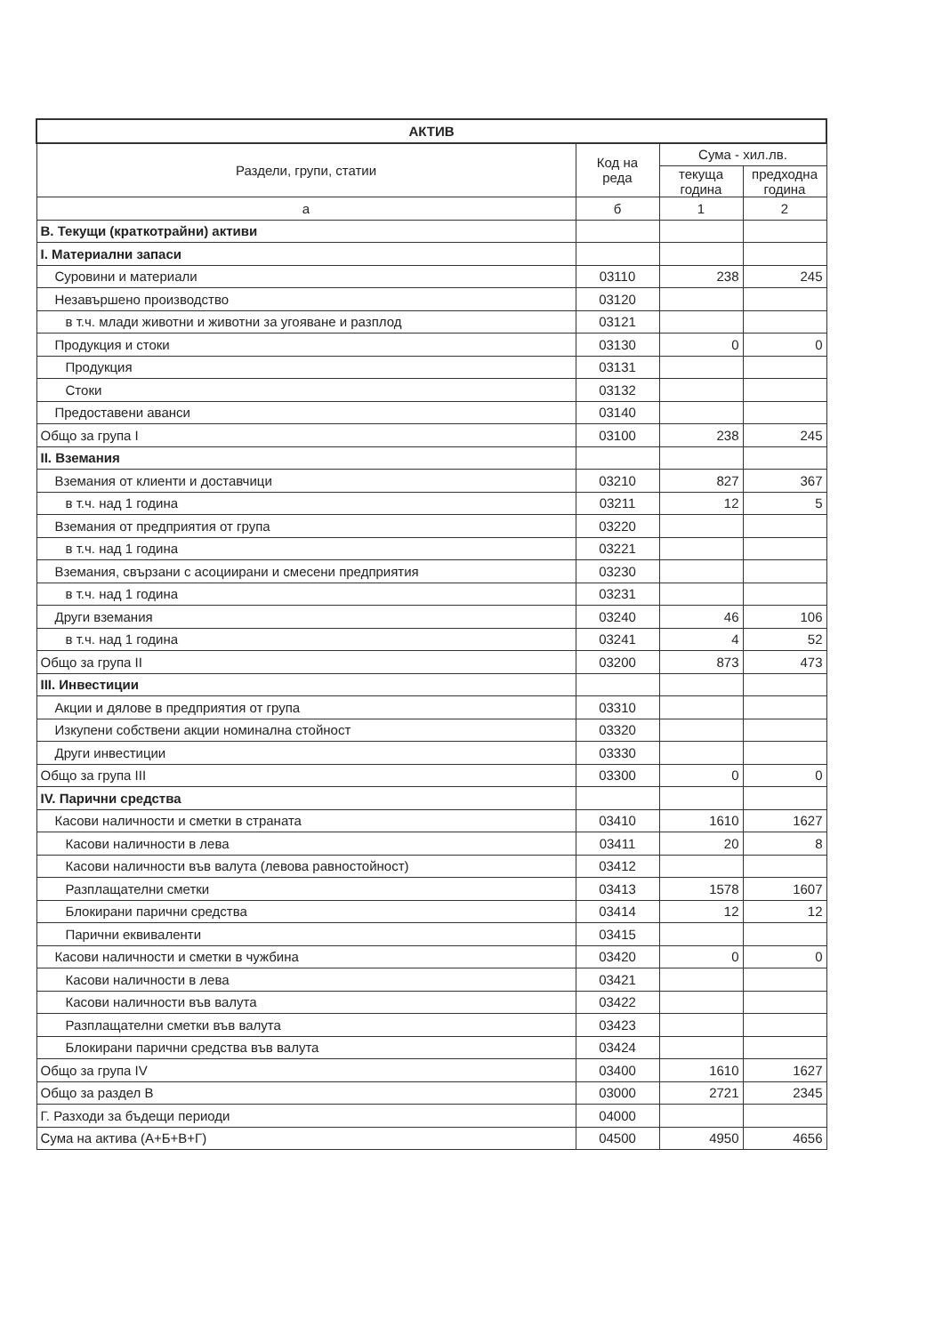| АКТИВ | | | |
| --- | --- | --- | --- |
| Раздели, групи, статии | Код на реда | Сума - хил.лв. | |
| | | текуща година | предходна година |
| а | б | 1 | 2 |
| В. Текущи (краткотрайни) активи | | | |
| I. Материални запаси | | | |
| Суровини и материали | 03110 | 238 | 245 |
| Незавършено производство | 03120 | | |
| в т.ч. млади животни и животни за угояване и разплод | 03121 | | |
| Продукция и стоки | 03130 | 0 | 0 |
| Продукция | 03131 | | |
| Стоки | 03132 | | |
| Предоставени аванси | 03140 | | |
| Общо за група I | 03100 | 238 | 245 |
| II. Вземания | | | |
| Вземания от клиенти и доставчици | 03210 | 827 | 367 |
| в т.ч. над 1 година | 03211 | 12 | 5 |
| Вземания от предприятия от група | 03220 | | |
| в т.ч. над 1 година | 03221 | | |
| Вземания, свързани с асоциирани и смесени предприятия | 03230 | | |
| в т.ч. над 1 година | 03231 | | |
| Други вземания | 03240 | 46 | 106 |
| в т.ч. над 1 година | 03241 | 4 | 52 |
| Общо за група II | 03200 | 873 | 473 |
| III. Инвестиции | | | |
| Акции и дялове в предприятия от група | 03310 | | |
| Изкупени собствени акции номинална стойност | 03320 | | |
| Други инвестиции | 03330 | | |
| Общо за група III | 03300 | 0 | 0 |
| IV. Парични средства | | | |
| Касови наличности и сметки в страната | 03410 | 1610 | 1627 |
| Касови наличности в лева | 03411 | 20 | 8 |
| Касови наличности във валута (левова равностойност) | 03412 | | |
| Разплащателни сметки | 03413 | 1578 | 1607 |
| Блокирани парични средства | 03414 | 12 | 12 |
| Парични еквиваленти | 03415 | | |
| Касови наличности и сметки в чужбина | 03420 | 0 | 0 |
| Касови наличности в лева | 03421 | | |
| Касови наличности във валута | 03422 | | |
| Разплащателни сметки във валута | 03423 | | |
| Блокирани парични средства във валута | 03424 | | |
| Общо за група IV | 03400 | 1610 | 1627 |
| Общо за раздел В | 03000 | 2721 | 2345 |
| Г. Разходи за бъдещи периоди | 04000 | | |
| Сума на актива (А+Б+В+Г) | 04500 | 4950 | 4656 |